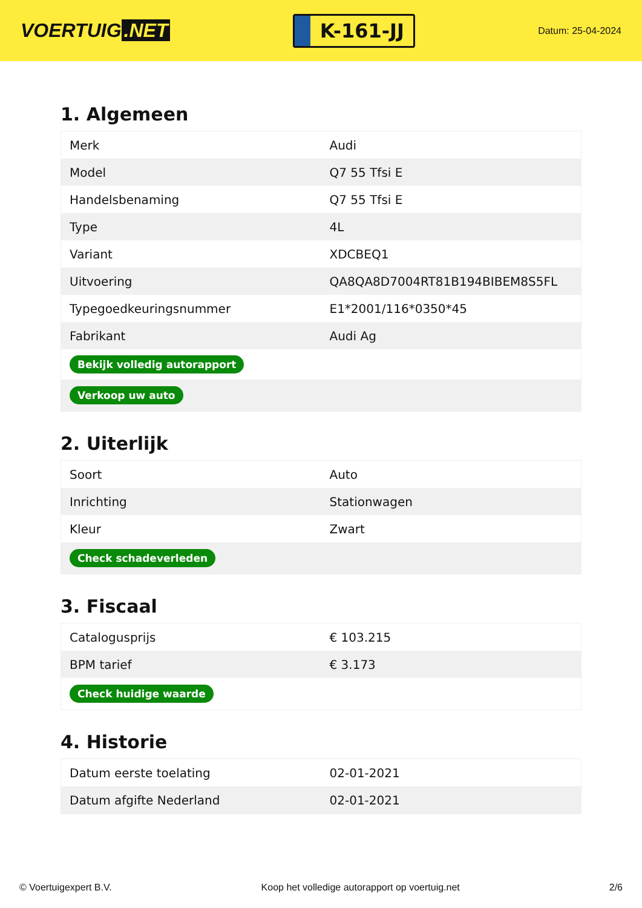VOERTUIG.NET
K-161-JJ
Datum: 25-04-2024
1. Algemeen
| Merk | Audi |
| Model | Q7 55 Tfsi E |
| Handelsbenaming | Q7 55 Tfsi E |
| Type | 4L |
| Variant | XDCBEQ1 |
| Uitvoering | QA8QA8D7004RT81B194BIBEM8S5FL |
| Typegoedkeuringsnummer | E1*2001/116*0350*45 |
| Fabrikant | Audi Ag |
| Bekijk volledig autorapport | |
| Verkoop uw auto | |
2. Uiterlijk
| Soort | Auto |
| Inrichting | Stationwagen |
| Kleur | Zwart |
| Check schadeverleden | |
3. Fiscaal
| Catalogusprijs | € 103.215 |
| BPM tarief | € 3.173 |
| Check huidige waarde | |
4. Historie
| Datum eerste toelating | 02-01-2021 |
| Datum afgifte Nederland | 02-01-2021 |
© Voertuigexpert B.V. Koop het volledige autorapport op voertuig.net 2/6